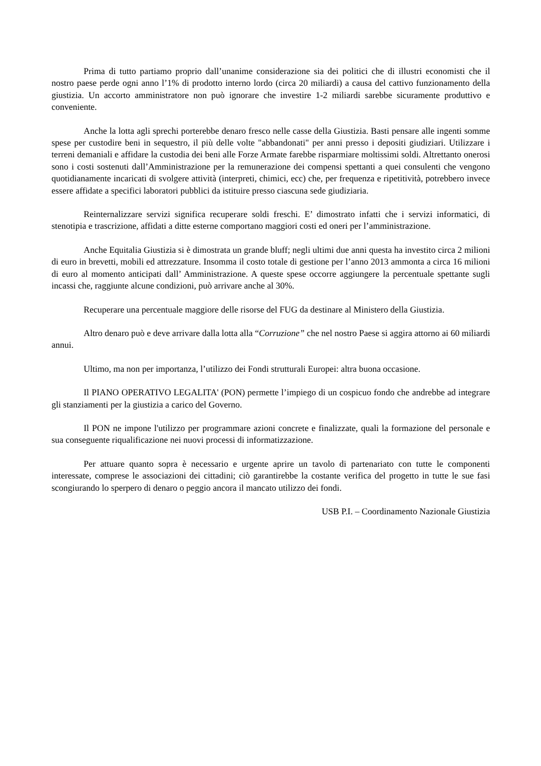Prima di tutto partiamo proprio dall’unanime considerazione sia dei politici che di illustri economisti che il nostro paese perde ogni anno l’1% di prodotto interno lordo (circa 20 miliardi) a causa del cattivo funzionamento della giustizia. Un accorto amministratore non può ignorare che investire 1-2 miliardi sarebbe sicuramente produttivo e conveniente.
Anche la lotta agli sprechi porterebbe denaro fresco nelle casse della Giustizia. Basti pensare alle ingenti somme spese per custodire beni in sequestro, il più delle volte "abbandonati" per anni presso i depositi giudiziari. Utilizzare i terreni demaniali e affidare la custodia dei beni alle Forze Armate farebbe risparmiare moltissimi soldi. Altrettanto onerosi sono i costi sostenuti dall’Amministrazione per la remunerazione dei compensi spettanti a quei consulenti che vengono quotidianamente incaricati di svolgere attività (interpreti, chimici, ecc) che, per frequenza e ripetitività, potrebbero invece essere affidate a specifici laboratori pubblici da istituire presso ciascuna sede giudiziaria.
Reinternalizzare servizi significa recuperare soldi freschi. E’ dimostrato infatti che i servizi informatici, di stenotipia e trascrizione, affidati a ditte esterne comportano maggiori costi ed oneri per l’amministrazione.
Anche Equitalia Giustizia si è dimostrata un grande bluff; negli ultimi due anni questa ha investito circa 2 milioni di euro in brevetti, mobili ed attrezzature. Insomma il costo totale di gestione per l’anno 2013 ammonta a circa 16 milioni di euro al momento anticipati dall’ Amministrazione. A queste spese occorre aggiungere la percentuale spettante sugli incassi che, raggiunte alcune condizioni, può arrivare anche al 30%.
Recuperare una percentuale maggiore delle risorse del FUG da destinare al Ministero della Giustizia.
Altro denaro può e deve arrivare dalla lotta alla “Corruzione” che nel nostro Paese si aggira attorno ai 60 miliardi annui.
Ultimo, ma non per importanza, l’utilizzo dei Fondi strutturali Europei: altra buona occasione.
Il PIANO OPERATIVO LEGALITA' (PON) permette l’impiego di un cospicuo fondo che andrebbe ad integrare gli stanziamenti per la giustizia a carico del Governo.
Il PON ne impone l'utilizzo per programmare azioni concrete e finalizzate, quali la formazione del personale e sua conseguente riqualificazione nei nuovi processi di informatizzazione.
Per attuare quanto sopra è necessario e urgente aprire un tavolo di partenariato con tutte le componenti interessate, comprese le associazioni dei cittadini; ciò garantirebbe la costante verifica del progetto in tutte le sue fasi scongiurando lo sperpero di denaro o peggio ancora il mancato utilizzo dei fondi.
USB P.I. – Coordinamento Nazionale Giustizia